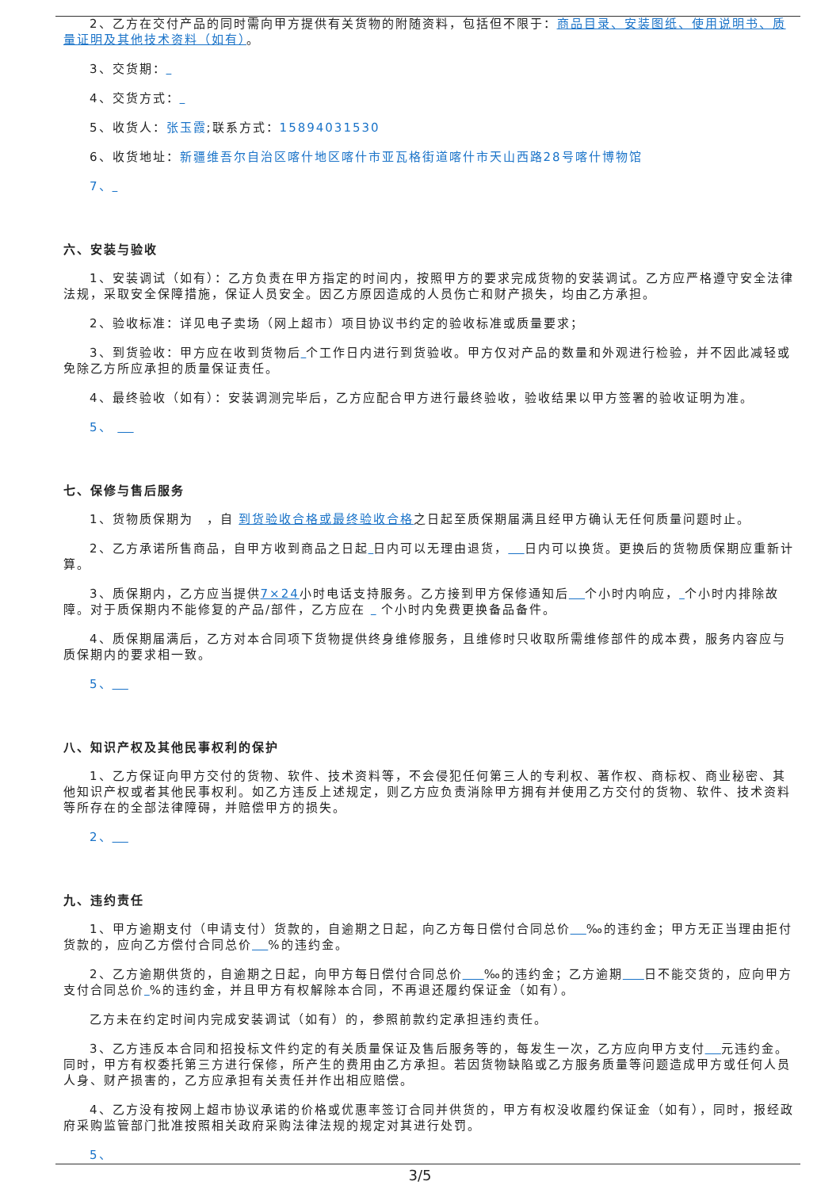2、乙方在交付产品的同时需向甲方提供有关货物的附随资料，包括但不限于：商品目录、安装图纸、使用说明书、质量证明及其他技术资料（如有）。
3、交货期：
4、交货方式：
5、收货人：张玉霞;联系方式：15894031530
6、收货地址：新疆维吾尔自治区喀什地区喀什市亚瓦格街道喀什市天山西路28号喀什博物馆
7、
六、安装与验收
1、安装调试（如有）：乙方负责在甲方指定的时间内，按照甲方的要求完成货物的安装调试。乙方应严格遵守安全法律法规，采取安全保障措施，保证人员安全。因乙方原因造成的人员伤亡和财产损失，均由乙方承担。
2、验收标准：详见电子卖场（网上超市）项目协议书约定的验收标准或质量要求；
3、到货验收：甲方应在收到货物后 个工作日内进行到货验收。甲方仅对产品的数量和外观进行检验，并不因此减轻或免除乙方所应承担的质量保证责任。
4、最终验收（如有）：安装调测完毕后，乙方应配合甲方进行最终验收，验收结果以甲方签署的验收证明为准。
5、
七、保修与售后服务
1、货物质保期为　，自 到货验收合格或最终验收合格之日起至质保期届满且经甲方确认无任何质量问题时止。
2、乙方承诺所售商品，自甲方收到商品之日起 日内可以无理由退货， 日内可以换货。更换后的货物质保期应重新计算。
3、质保期内，乙方应当提供7×24小时电话支持服务。乙方接到甲方保修通知后 个小时内响应， 个小时内排除故障。对于质保期内不能修复的产品/部件，乙方应在 个小时内免费更换备品备件。
4、质保期届满后，乙方对本合同项下货物提供终身维修服务，且维修时只收取所需维修部件的成本费，服务内容应与质保期内的要求相一致。
5、
八、知识产权及其他民事权利的保护
1、乙方保证向甲方交付的货物、软件、技术资料等，不会侵犯任何第三人的专利权、著作权、商标权、商业秘密、其他知识产权或者其他民事权利。如乙方违反上述规定，则乙方应负责消除甲方拥有并使用乙方交付的货物、软件、技术资料等所存在的全部法律障碍，并赔偿甲方的损失。
2、
九、违约责任
1、甲方逾期支付（申请支付）货款的，自逾期之日起，向乙方每日偿付合同总价 ‰的违约金；甲方无正当理由拒付货款的，应向乙方偿付合同总价 %的违约金。
2、乙方逾期供货的，自逾期之日起，向甲方每日偿付合同总价 ‰的违约金；乙方逾期 日不能交货的，应向甲方支付合同总价 %的违约金，并且甲方有权解除本合同，不再退还履约保证金（如有）。
乙方未在约定时间内完成安装调试（如有）的，参照前款约定承担违约责任。
3、乙方违反本合同和招投标文件约定的有关质量保证及售后服务等的，每发生一次，乙方应向甲方支付 元违约金。同时，甲方有权委托第三方进行保修，所产生的费用由乙方承担。若因货物缺陷或乙方服务质量等问题造成甲方或任何人员人身、财产损害的，乙方应承担有关责任并作出相应赔偿。
4、乙方没有按网上超市协议承诺的价格或优惠率签订合同并供货的，甲方有权没收履约保证金（如有），同时，报经政府采购监管部门批准按照相关政府采购法律法规的规定对其进行处罚。
5、
3/5